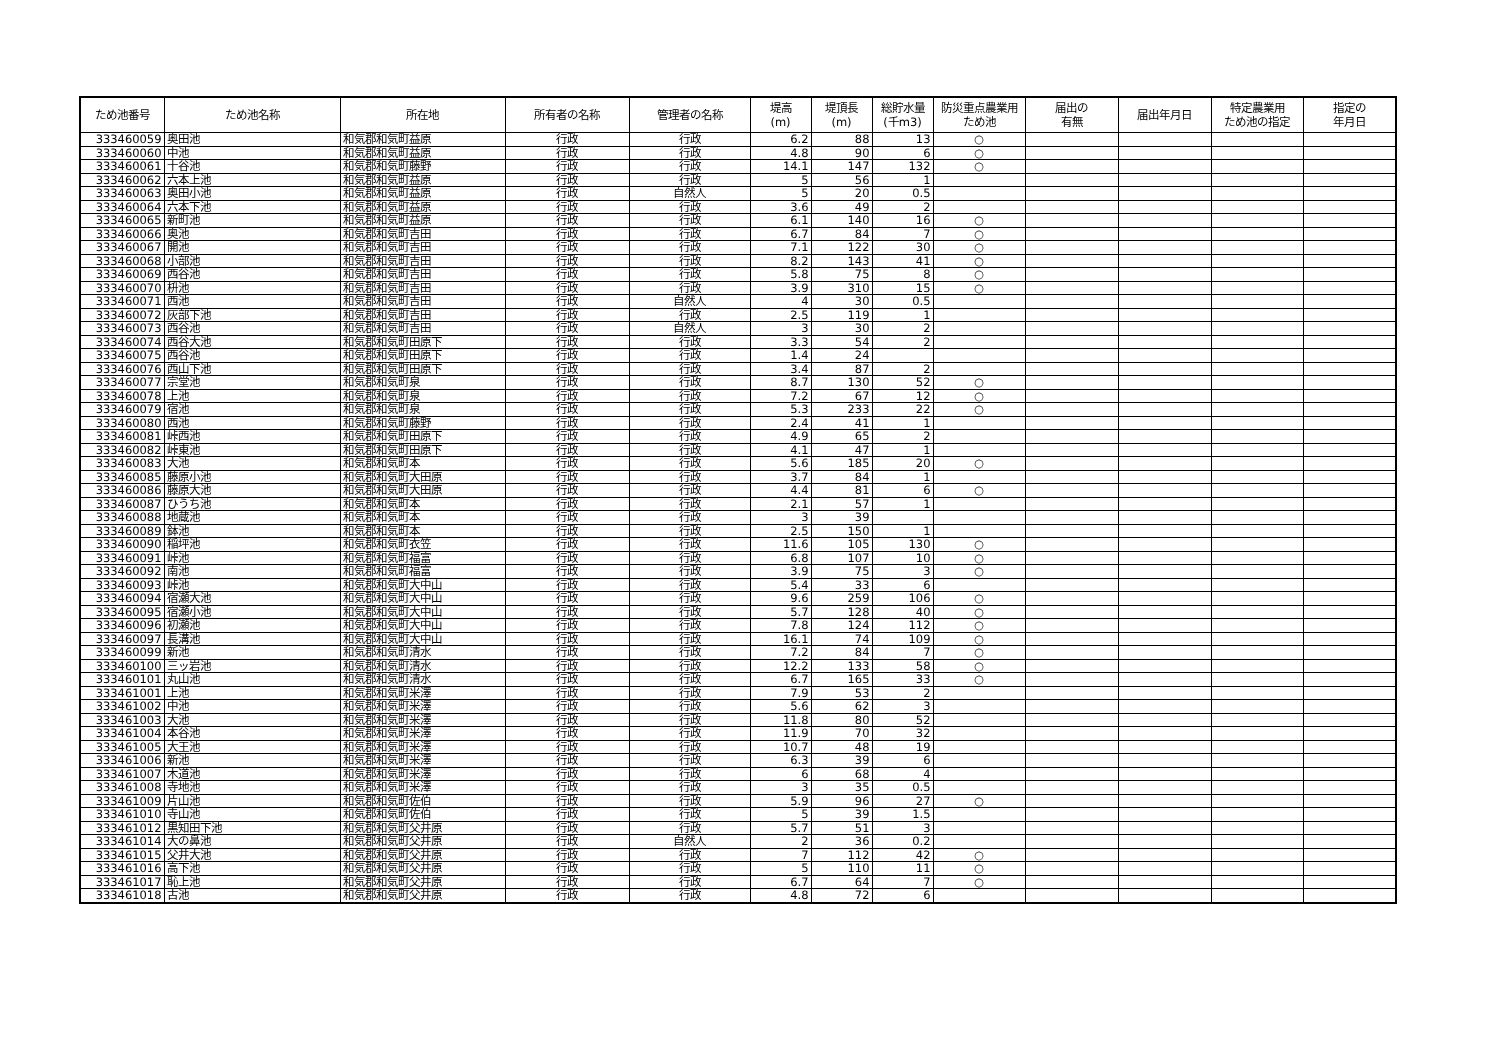| ため池番号 | ため池名称 | 所在地 | 所有者の名称 | 管理者の名称 | 堤高 (m) | 堤頂長 (m) | 総貯水量 (千m3) | 防災重点農業用 ため池 | 届出の 有無 | 届出年月日 | 特定農業用 ため池の指定 | 指定の 年月日 |
| --- | --- | --- | --- | --- | --- | --- | --- | --- | --- | --- | --- | --- |
| 333460059 | 奥田池 | 和気郡和気町益原 | 行政 | 行政 | 6.2 | 88 | 13 | ○ | | | | |
| 333460060 | 中池 | 和気郡和気町益原 | 行政 | 行政 | 4.8 | 90 | 6 | ○ | | | | |
| 333460061 | 十谷池 | 和気郡和気町藤野 | 行政 | 行政 | 14.1 | 147 | 132 | ○ | | | | |
| 333460062 | 六本上池 | 和気郡和気町益原 | 行政 | 行政 | 5 | 56 | 1 | | | | | |
| 333460063 | 奥田小池 | 和気郡和気町益原 | 行政 | 自然人 | 5 | 20 | 0.5 | | | | | |
| 333460064 | 六本下池 | 和気郡和気町益原 | 行政 | 行政 | 3.6 | 49 | 2 | | | | | |
| 333460065 | 新町池 | 和気郡和気町益原 | 行政 | 行政 | 6.1 | 140 | 16 | ○ | | | | |
| 333460066 | 奥池 | 和気郡和気町吉田 | 行政 | 行政 | 6.7 | 84 | 7 | ○ | | | | |
| 333460067 | 開池 | 和気郡和気町吉田 | 行政 | 行政 | 7.1 | 122 | 30 | ○ | | | | |
| 333460068 | 小部池 | 和気郡和気町吉田 | 行政 | 行政 | 8.2 | 143 | 41 | ○ | | | | |
| 333460069 | 西谷池 | 和気郡和気町吉田 | 行政 | 行政 | 5.8 | 75 | 8 | ○ | | | | |
| 333460070 | 枡池 | 和気郡和気町吉田 | 行政 | 行政 | 3.9 | 310 | 15 | ○ | | | | |
| 333460071 | 西池 | 和気郡和気町吉田 | 行政 | 自然人 | 4 | 30 | 0.5 | | | | | |
| 333460072 | 灰部下池 | 和気郡和気町吉田 | 行政 | 行政 | 2.5 | 119 | 1 | | | | | |
| 333460073 | 西谷池 | 和気郡和気町吉田 | 行政 | 自然人 | 3 | 30 | 2 | | | | | |
| 333460074 | 西谷大池 | 和気郡和気町田原下 | 行政 | 行政 | 3.3 | 54 | 2 | | | | | |
| 333460075 | 西谷池 | 和気郡和気町田原下 | 行政 | 行政 | 1.4 | 24 | | | | | | |
| 333460076 | 西山下池 | 和気郡和気町田原下 | 行政 | 行政 | 3.4 | 87 | 2 | | | | | |
| 333460077 | 宗堂池 | 和気郡和気町泉 | 行政 | 行政 | 8.7 | 130 | 52 | ○ | | | | |
| 333460078 | 上池 | 和気郡和気町泉 | 行政 | 行政 | 7.2 | 67 | 12 | ○ | | | | |
| 333460079 | 宿池 | 和気郡和気町泉 | 行政 | 行政 | 5.3 | 233 | 22 | ○ | | | | |
| 333460080 | 西池 | 和気郡和気町藤野 | 行政 | 行政 | 2.4 | 41 | 1 | | | | | |
| 333460081 | 峠西池 | 和気郡和気町田原下 | 行政 | 行政 | 4.9 | 65 | 2 | | | | | |
| 333460082 | 峠東池 | 和気郡和気町田原下 | 行政 | 行政 | 4.1 | 47 | 1 | | | | | |
| 333460083 | 大池 | 和気郡和気町本 | 行政 | 行政 | 5.6 | 185 | 20 | ○ | | | | |
| 333460085 | 藤原小池 | 和気郡和気町大田原 | 行政 | 行政 | 3.7 | 84 | 1 | | | | | |
| 333460086 | 藤原大池 | 和気郡和気町大田原 | 行政 | 行政 | 4.4 | 81 | 6 | ○ | | | | |
| 333460087 | ひうち池 | 和気郡和気町本 | 行政 | 行政 | 2.1 | 57 | 1 | | | | | |
| 333460088 | 地蔵池 | 和気郡和気町本 | 行政 | 行政 | 3 | 39 | | | | | | |
| 333460089 | 鉢池 | 和気郡和気町本 | 行政 | 行政 | 2.5 | 150 | 1 | | | | | |
| 333460090 | 稲坪池 | 和気郡和気町衣笠 | 行政 | 行政 | 11.6 | 105 | 130 | ○ | | | | |
| 333460091 | 峠池 | 和気郡和気町福富 | 行政 | 行政 | 6.8 | 107 | 10 | ○ | | | | |
| 333460092 | 南池 | 和気郡和気町福富 | 行政 | 行政 | 3.9 | 75 | 3 | ○ | | | | |
| 333460093 | 峠池 | 和気郡和気町大中山 | 行政 | 行政 | 5.4 | 33 | 6 | | | | | |
| 333460094 | 宿瀬大池 | 和気郡和気町大中山 | 行政 | 行政 | 9.6 | 259 | 106 | ○ | | | | |
| 333460095 | 宿瀬小池 | 和気郡和気町大中山 | 行政 | 行政 | 5.7 | 128 | 40 | ○ | | | | |
| 333460096 | 初瀬池 | 和気郡和気町大中山 | 行政 | 行政 | 7.8 | 124 | 112 | ○ | | | | |
| 333460097 | 長溝池 | 和気郡和気町大中山 | 行政 | 行政 | 16.1 | 74 | 109 | ○ | | | | |
| 333460099 | 新池 | 和気郡和気町清水 | 行政 | 行政 | 7.2 | 84 | 7 | ○ | | | | |
| 333460100 | 三ッ岩池 | 和気郡和気町清水 | 行政 | 行政 | 12.2 | 133 | 58 | ○ | | | | |
| 333460101 | 丸山池 | 和気郡和気町清水 | 行政 | 行政 | 6.7 | 165 | 33 | ○ | | | | |
| 333461001 | 上池 | 和気郡和気町米澤 | 行政 | 行政 | 7.9 | 53 | 2 | | | | | |
| 333461002 | 中池 | 和気郡和気町米澤 | 行政 | 行政 | 5.6 | 62 | 3 | | | | | |
| 333461003 | 大池 | 和気郡和気町米澤 | 行政 | 行政 | 11.8 | 80 | 52 | | | | | |
| 333461004 | 本谷池 | 和気郡和気町米澤 | 行政 | 行政 | 11.9 | 70 | 32 | | | | | |
| 333461005 | 大王池 | 和気郡和気町米澤 | 行政 | 行政 | 10.7 | 48 | 19 | | | | | |
| 333461006 | 新池 | 和気郡和気町米澤 | 行政 | 行政 | 6.3 | 39 | 6 | | | | | |
| 333461007 | 木道池 | 和気郡和気町米澤 | 行政 | 行政 | 6 | 68 | 4 | | | | | |
| 333461008 | 寺地池 | 和気郡和気町米澤 | 行政 | 行政 | 3 | 35 | 0.5 | | | | | |
| 333461009 | 片山池 | 和気郡和気町佐伯 | 行政 | 行政 | 5.9 | 96 | 27 | ○ | | | | |
| 333461010 | 寺山池 | 和気郡和気町佐伯 | 行政 | 行政 | 5 | 39 | 1.5 | | | | | |
| 333461012 | 黒知田下池 | 和気郡和気町父井原 | 行政 | 行政 | 5.7 | 51 | 3 | | | | | |
| 333461014 | 大の鼻池 | 和気郡和気町父井原 | 行政 | 自然人 | 2 | 36 | 0.2 | | | | | |
| 333461015 | 父井大池 | 和気郡和気町父井原 | 行政 | 行政 | 7 | 112 | 42 | ○ | | | | |
| 333461016 | 高下池 | 和気郡和気町父井原 | 行政 | 行政 | 5 | 110 | 11 | ○ | | | | |
| 333461017 | 恥上池 | 和気郡和気町父井原 | 行政 | 行政 | 6.7 | 64 | 7 | ○ | | | | |
| 333461018 | 古池 | 和気郡和気町父井原 | 行政 | 行政 | 4.8 | 72 | 6 | | | | | |